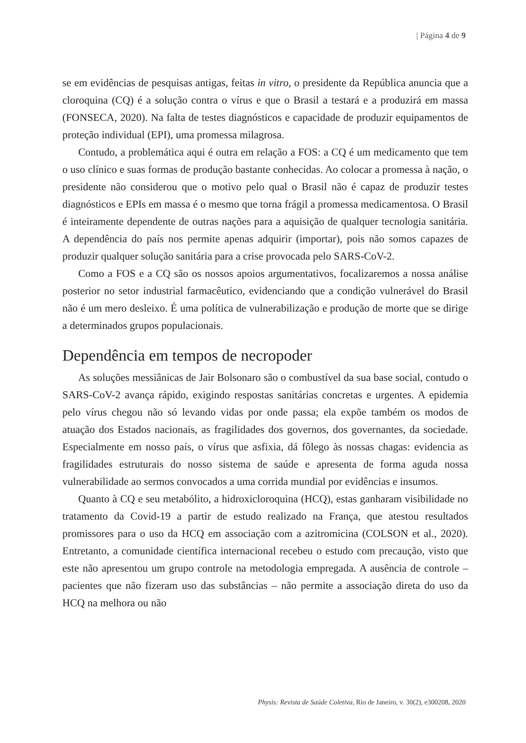| Página 4 de 9
se em evidências de pesquisas antigas, feitas in vitro, o presidente da República anuncia que a cloroquina (CQ) é a solução contra o vírus e que o Brasil a testará e a produzirá em massa (FONSECA, 2020). Na falta de testes diagnósticos e capacidade de produzir equipamentos de proteção individual (EPI), uma promessa milagrosa.
Contudo, a problemática aqui é outra em relação a FOS: a CQ é um medicamento que tem o uso clínico e suas formas de produção bastante conhecidas. Ao colocar a promessa à nação, o presidente não considerou que o motivo pelo qual o Brasil não é capaz de produzir testes diagnósticos e EPIs em massa é o mesmo que torna frágil a promessa medicamentosa. O Brasil é inteiramente dependente de outras nações para a aquisição de qualquer tecnologia sanitária. A dependência do país nos permite apenas adquirir (importar), pois não somos capazes de produzir qualquer solução sanitária para a crise provocada pelo SARS-CoV-2.
Como a FOS e a CQ são os nossos apoios argumentativos, focalizaremos a nossa análise posterior no setor industrial farmacêutico, evidenciando que a condição vulnerável do Brasil não é um mero desleixo. É uma política de vulnerabilização e produção de morte que se dirige a determinados grupos populacionais.
Dependência em tempos de necropoder
As soluções messiânicas de Jair Bolsonaro são o combustível da sua base social, contudo o SARS-CoV-2 avança rápido, exigindo respostas sanitárias concretas e urgentes. A epidemia pelo vírus chegou não só levando vidas por onde passa; ela expõe também os modos de atuação dos Estados nacionais, as fragilidades dos governos, dos governantes, da sociedade. Especialmente em nosso país, o vírus que asfixia, dá fôlego às nossas chagas: evidencia as fragilidades estruturais do nosso sistema de saúde e apresenta de forma aguda nossa vulnerabilidade ao sermos convocados a uma corrida mundial por evidências e insumos.
Quanto à CQ e seu metabólito, a hidroxicloroquina (HCQ), estas ganharam visibilidade no tratamento da Covid-19 a partir de estudo realizado na França, que atestou resultados promissores para o uso da HCQ em associação com a azitromicina (COLSON et al., 2020). Entretanto, a comunidade científica internacional recebeu o estudo com precaução, visto que este não apresentou um grupo controle na metodologia empregada. A ausência de controle – pacientes que não fizeram uso das substâncias – não permite a associação direta do uso da HCQ na melhora ou não
Physis: Revista de Saúde Coletiva, Rio de Janeiro, v. 30(2), e300208, 2020